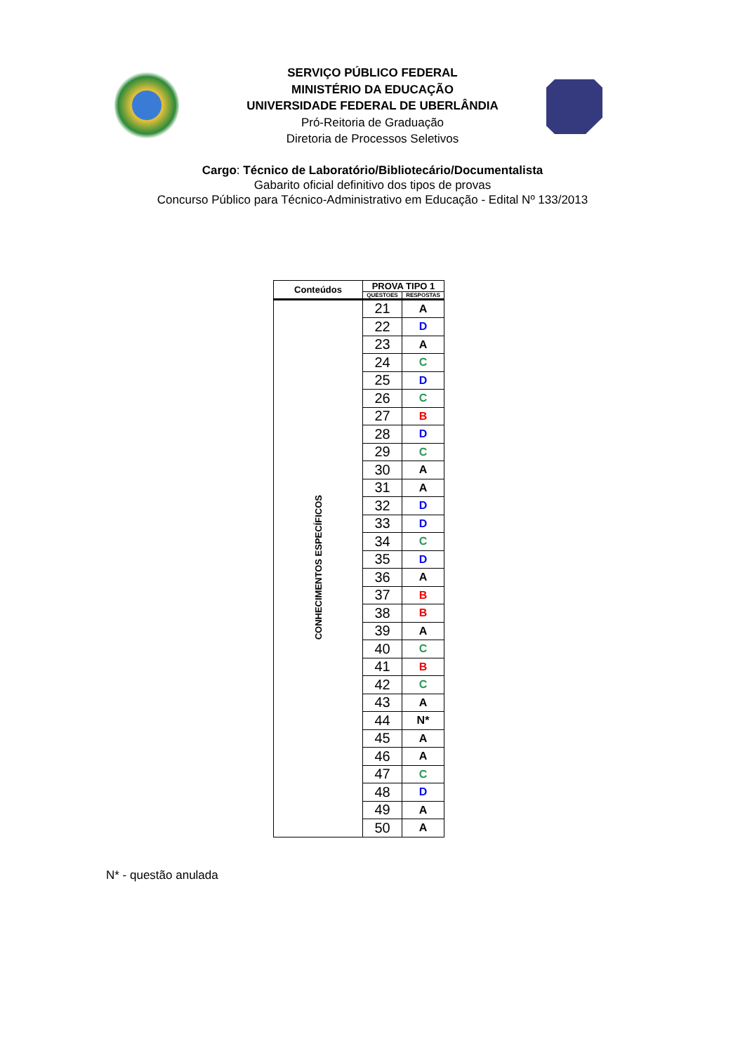SERVIÇO PÚBLICO FEDERAL
MINISTÉRIO DA EDUCAÇÃO
UNIVERSIDADE FEDERAL DE UBERLÂNDIA
Pró-Reitoria de Graduação
Diretoria de Processos Seletivos
Cargo: Técnico de Laboratório/Bibliotecário/Documentalista
Gabarito oficial definitivo dos tipos de provas
Concurso Público para Técnico-Administrativo em Educação - Edital Nº 133/2013
| Conteúdos | PROVA TIPO 1 | |
| --- | --- | --- |
| | QUESTOES | RESPOSTAS |
| CONHECIMENTOS ESPECÍFICOS | 21 | A |
| | 22 | D |
| | 23 | A |
| | 24 | C |
| | 25 | D |
| | 26 | C |
| | 27 | B |
| | 28 | D |
| | 29 | C |
| | 30 | A |
| | 31 | A |
| | 32 | D |
| | 33 | D |
| | 34 | C |
| | 35 | D |
| | 36 | A |
| | 37 | B |
| | 38 | B |
| | 39 | A |
| | 40 | C |
| | 41 | B |
| | 42 | C |
| | 43 | A |
| | 44 | N* |
| | 45 | A |
| | 46 | A |
| | 47 | C |
| | 48 | D |
| | 49 | A |
| | 50 | A |
N* - questão anulada